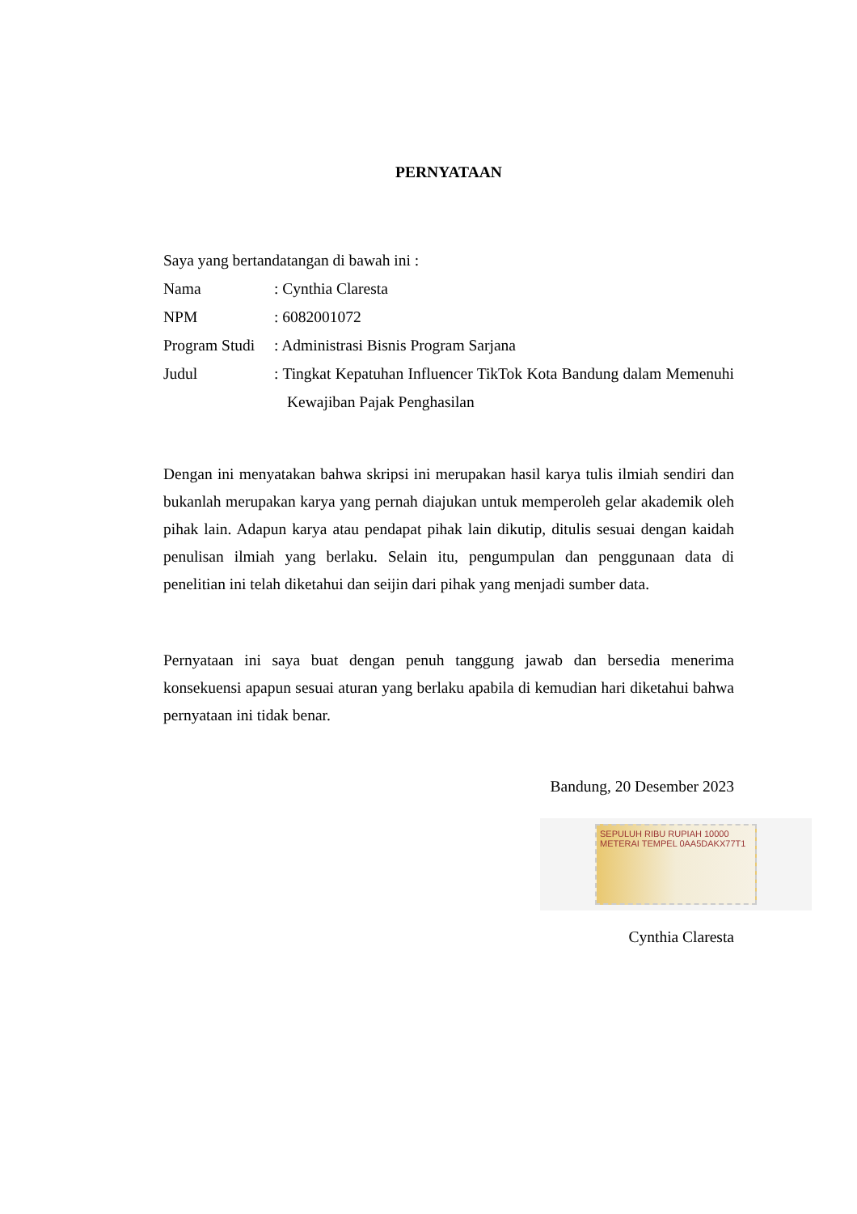PERNYATAAN
Saya yang bertandatangan di bawah ini :
Nama : Cynthia Claresta
NPM : 6082001072
Program Studi
: Administrasi Bisnis Program Sarjana
Judul : Tingkat Kepatuhan Influencer TikTok Kota Bandung dalam Memenuhi Kewajiban Pajak Penghasilan
Dengan ini menyatakan bahwa skripsi ini merupakan hasil karya tulis ilmiah sendiri dan bukanlah merupakan karya yang pernah diajukan untuk memperoleh gelar akademik oleh pihak lain. Adapun karya atau pendapat pihak lain dikutip, ditulis sesuai dengan kaidah penulisan ilmiah yang berlaku. Selain itu, pengumpulan dan penggunaan data di penelitian ini telah diketahui dan seijin dari pihak yang menjadi sumber data.
Pernyataan ini saya buat dengan penuh tanggung jawab dan bersedia menerima konsekuensi apapun sesuai aturan yang berlaku apabila di kemudian hari diketahui bahwa pernyataan ini tidak benar.
Bandung, 20 Desember 2023
SEPULUH RIBU RUPIAH 10000 METERAI TEMPEL 0AA5DAKX77T1
Cynthia Claresta